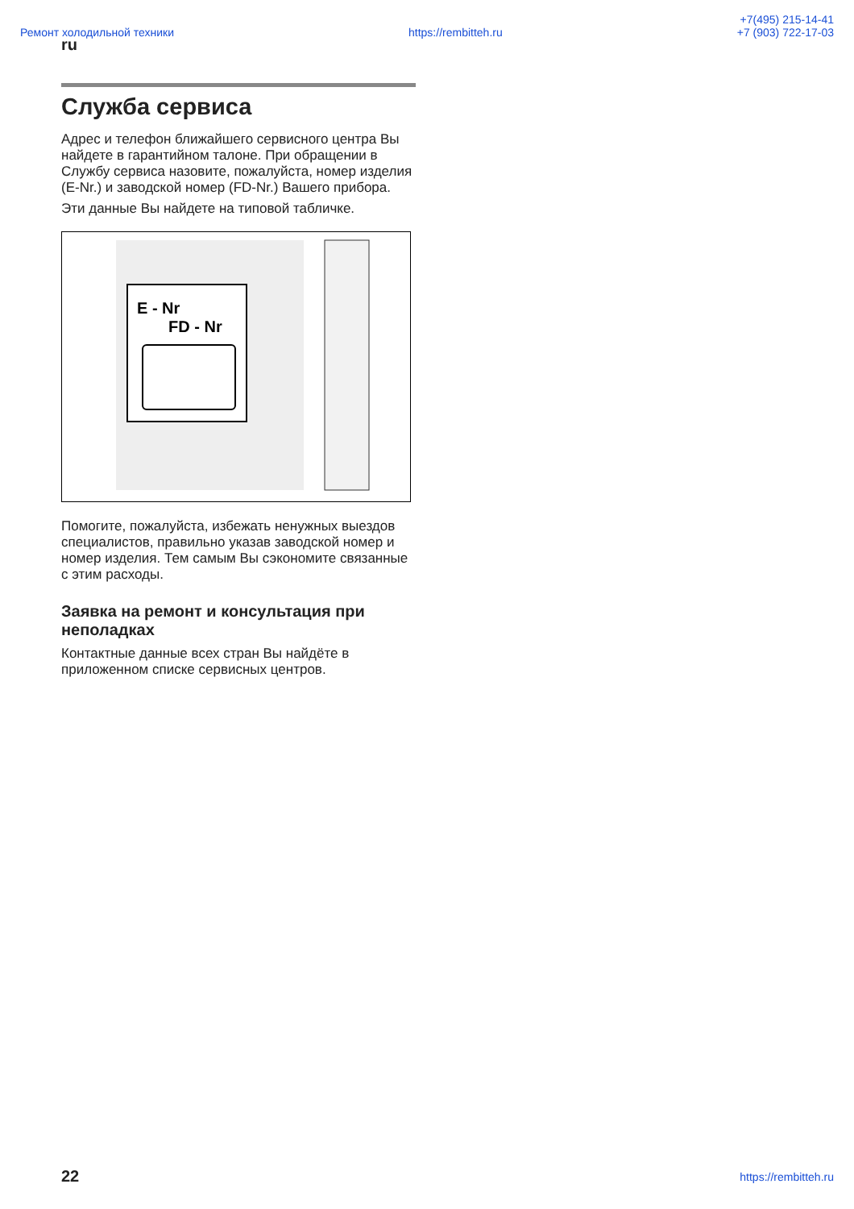Ремонт холодильной техники https://rembitteh.ru +7(495) 215-14-41
+7 (903) 722-17-03
ru
Служба сервиса
Адрес и телефон ближайшего сервисного центра Вы найдете в гарантийном талоне. При обращении в Службу сервиса назовите, пожалуйста, номер изделия (E-Nr.) и заводской номер (FD-Nr.) Вашего прибора.
Эти данные Вы найдете на типовой табличке.
E - Nr
FD - Nr
Помогите, пожалуйста, избежать ненужных выездов специалистов, правильно указав заводской номер и номер изделия. Тем самым Вы сэкономите связанные с этим расходы.
Заявка на ремонт и консультация при неполадках
Контактные данные всех стран Вы найдёте в приложенном списке сервисных центров.
22 https://rembitteh.ru